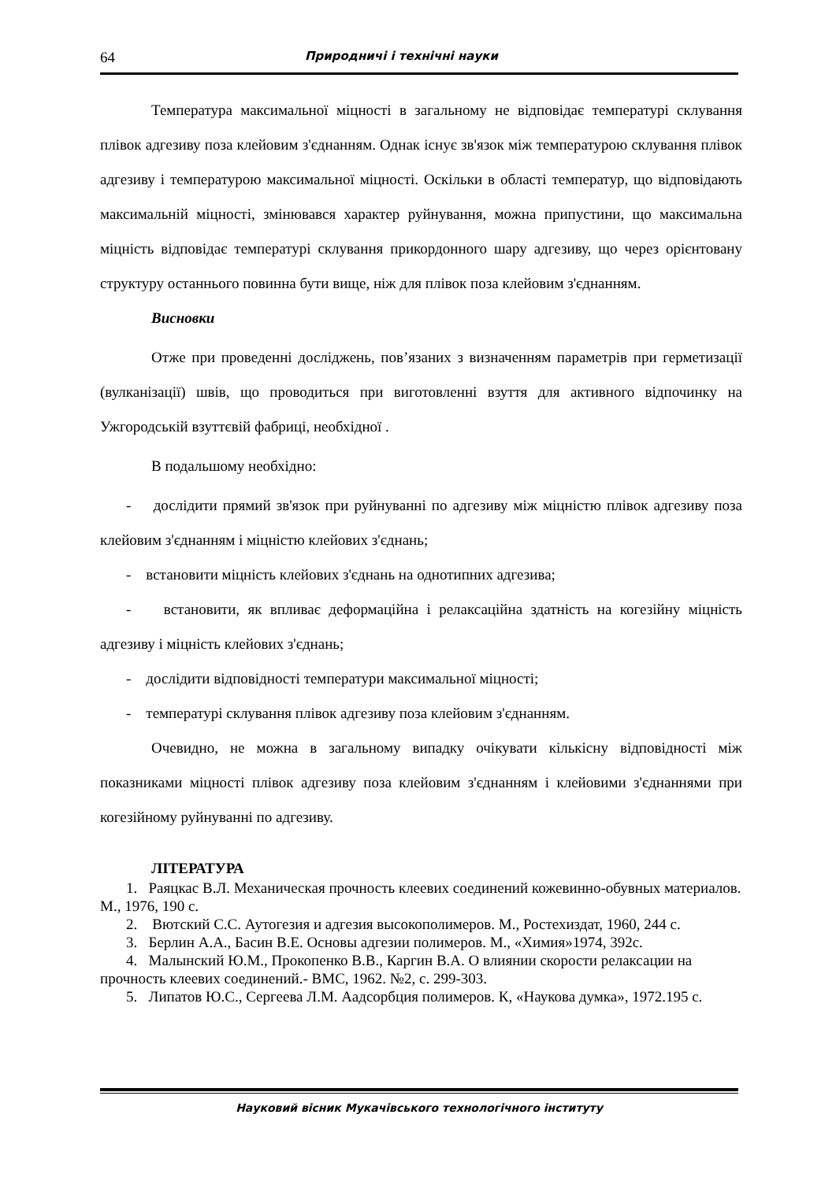64 Природничі і технічні науки
Температура максимальної міцності в загальному не відповідає температурі склування плівок адгезиву поза клейовим з'єднанням. Однак існує зв'язок між температурою склування плівок адгезиву і температурою максимальної міцності. Оскільки в області температур, що відповідають максимальній міцності, змінювався характер руйнування, можна припустини, що максимальна міцність відповідає температурі склування прикордонного шару адгезиву, що через орієнтовану структуру останнього повинна бути вище, ніж для плівок поза клейовим з'єднанням.
Висновки
Отже при проведенні досліджень, пов’язаних з визначенням параметрів при герметизації (вулканізації) швів, що проводиться при виготовленні взуття для активного відпочинку на Ужгородській взуттєвій фабриці, необхідної .
В подальшому необхідно:
- дослідити прямий зв'язок при руйнуванні по адгезиву між міцністю плівок адгезиву поза клейовим з'єднанням і міцністю клейових з'єднань;
- встановити міцність клейових з'єднань на однотипних адгезива;
- встановити, як впливає деформаційна і релаксаційна здатність на когезійну міцність адгезиву і міцність клейових з'єднань;
- дослідити відповідності температури максимальної міцності;
- температурі склування плівок адгезиву поза клейовим з'єднанням.
Очевидно, не можна в загальному випадку очікувати кількісну відповідності між показниками міцності плівок адгезиву поза клейовим з'єднанням і клейовими з'єднаннями при когезійному руйнуванні по адгезиву.
ЛІТЕРАТУРА
1. Раяцкас В.Л. Механическая прочность клеевих соединений кожевинно-обувных материалов. М., 1976, 190 с.
2. Вютский С.С. Аутогезия и адгезия высокополимеров. М., Ростехиздат, 1960, 244 с.
3. Берлин А.А., Басин В.Е. Основы адгезии полимеров. М., «Химия»1974, 392с.
4. Малынский Ю.М., Прокопенко В.В., Каргин В.А. О влиянии скорости релаксации на прочность клеевих соединений.- ВМС, 1962. №2, с. 299-303.
5. Липатов Ю.С., Сергеева Л.М. Аадсорбция полимеров. К, «Наукова думка», 1972.195 с.
Науковий вісник Мукачівського технологічного інституту